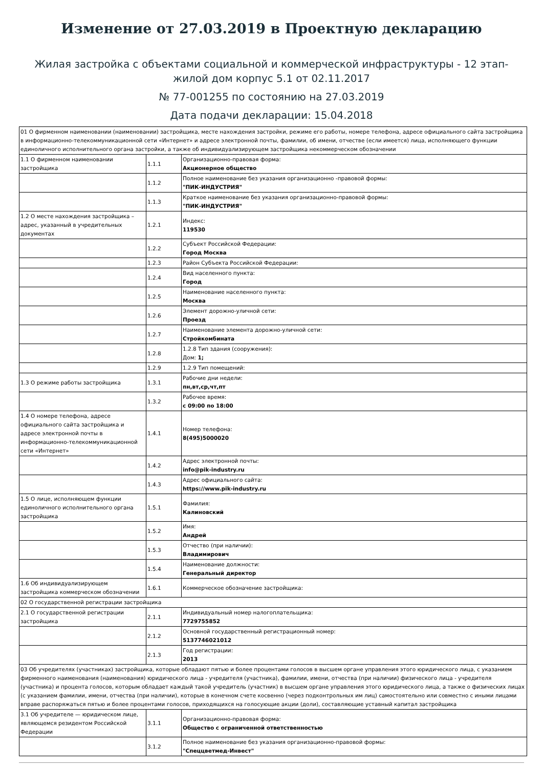Изменение от 27.03.2019 в Проектную декларацию
Жилая застройка с объектами социальной и коммерческой инфраструктуры - 12 этап- жилой дом корпус 5.1 от 02.11.2017
№ 77-001255 по состоянию на 27.03.2019
Дата подачи декларации: 15.04.2018
| 01 О фирменном наименовании (наименовании) застройщика, месте нахождения застройки, режиме его работы, номере телефона, адресе официального сайта застройщика в информационно-телекоммуникационной сети «Интернет» и адресе электронной почты, фамилии, об имени, отчестве (если имеется) лица, исполняющего функции единоличного исполнительного органа застройки, а также об индивидуализирующем застройщика некоммерческом обозначении | | |
| 1.1 О фирменном наименовании застройщика | 1.1.1 | Организационно-правовая форма: Акционерное общество |
| | 1.1.2 | Полное наименование без указания организационно -правовой формы: "ПИК-ИНДУСТРИЯ" |
| | 1.1.3 | Краткое наименование без указания организационно-правовой формы: "ПИК-ИНДУСТРИЯ" |
| 1.2 О месте нахождения застройщика – адрес, указанный в учредительных документах | 1.2.1 | Индекс: 119530 |
| | 1.2.2 | Субъект Российской Федерации: Город Москва |
| | 1.2.3 | Район Субъекта Российской Федерации: |
| | 1.2.4 | Вид населенного пункта: Город |
| | 1.2.5 | Наименование населенного пункта: Москва |
| | 1.2.6 | Элемент дорожно-уличной сети: Проезд |
| | 1.2.7 | Наименование элемента дорожно-уличной сети: Стройкомбината |
| | 1.2.8 | 1.2.8 Тип здания (сооружения): Дом: 1; |
| | 1.2.9 | 1.2.9 Тип помещений: |
| 1.3 О режиме работы застройщика | 1.3.1 | Рабочие дни недели: пн,вт,ср,чт,пт |
| | 1.3.2 | Рабочее время: с 09:00 по 18:00 |
| 1.4 О номере телефона, адресе официального сайта застройщика и адресе электронной почты в информационно-телекоммуникационной сети «Интернет» | 1.4.1 | Номер телефона: 8(495)5000020 |
| | 1.4.2 | Адрес электронной почты: info@pik-industry.ru |
| | 1.4.3 | Адрес официального сайта: https://www.pik-industry.ru |
| 1.5 О лице, исполняющем функции единоличного исполнительного органа застройщика | 1.5.1 | Фамилия: Калиновский |
| | 1.5.2 | Имя: Андрей |
| | 1.5.3 | Отчество (при наличии): Владимирович |
| | 1.5.4 | Наименование должности: Генеральный директор |
| 1.6 Об индивидуализирующем застройщика коммерческом обозначении | 1.6.1 | Коммерческое обозначение застройщика: |
| 02 О государственной регистрации застройщика | | |
| 2.1 О государственной регистрации застройщика | 2.1.1 | Индивидуальный номер налогоплательщика: 7729755852 |
| | 2.1.2 | Основной государственный регистрационный номер: 5137746021012 |
| | 2.1.3 | Год регистрации: 2013 |
| 03 Об учредителях (участниках) застройщика, которые обладают пятью и более процентами голосов в высшем органе управления этого юридического лица, с указанием фирменного наименования (наименования) юридического лица - учредителя (участника), фамилии, имени, отчества (при наличии) физического лица - учредителя (участника) и процента голосов, которым обладает каждый такой учредитель (участник) в высшем органе управления этого юридического лица, а также о физических лицах (с указанием фамилии, имени, отчества (при наличии), которые в конечном счете косвенно (через подконтрольных им лиц) самостоятельно или совместно с иными лицами вправе распоряжаться пятью и более процентами голосов, приходящихся на голосующие акции (доли), составляющие уставный капитал застройщика | | |
| 3.1 Об учредителе — юридическом лице, являющемся резидентом Российской Федерации | 3.1.1 | Организационно-правовая форма: Общество с ограниченной ответственностью |
| | 3.1.2 | Полное наименование без указания организационно-правовой формы: "Спеццветмед-Инвест" |